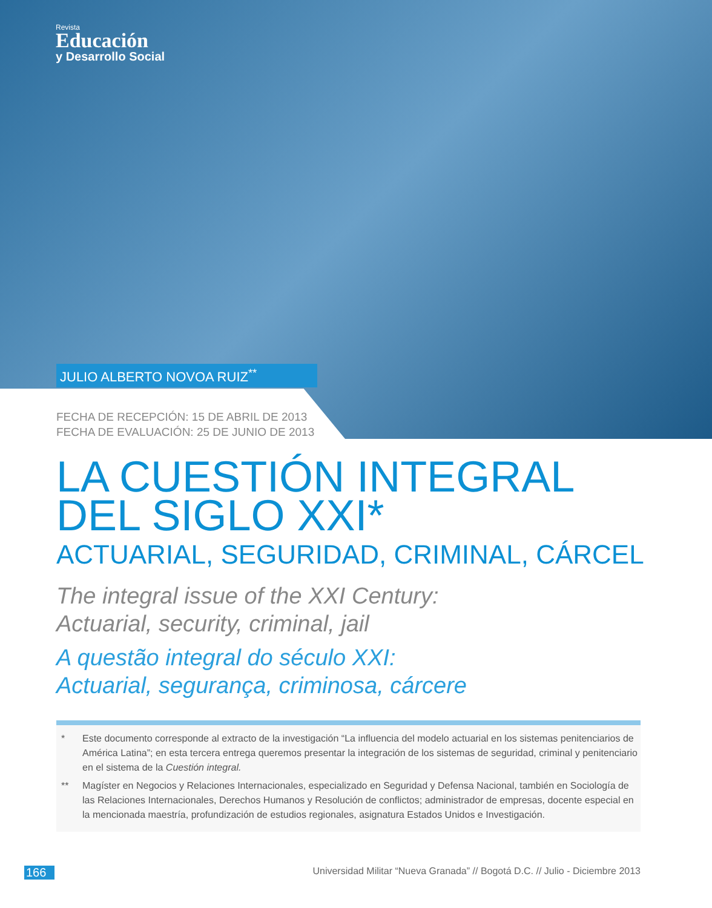Revista
Educación
y Desarrollo Social
JULIO ALBERTO NOVOA RUIZ<sup>**</sup>
FECHA DE RECEPCIÓN: 15 DE ABRIL DE 2013
FECHA DE EVALUACIÓN: 25 DE JUNIO DE 2013
LA CUESTIÓN INTEGRAL
DEL SIGLO XXI*
ACTUARIAL, SEGURIDAD, CRIMINAL, CÁRCEL
The integral issue of the XXI Century:
Actuarial, security, criminal, jail
A questão integral do século XXI:
Actuarial, segurança, criminosa, cárcere
* Este documento corresponde al extracto de la investigación “La influencia del modelo actuarial en los sistemas penitenciarios de América Latina”; en esta tercera entrega queremos presentar la integración de los sistemas de seguridad, criminal y penitenciario en el sistema de la Cuestión integral.
** Magíster en Negocios y Relaciones Internacionales, especializado en Seguridad y Defensa Nacional, también en Sociología de las Relaciones Internacionales, Derechos Humanos y Resolución de conflictos; administrador de empresas, docente especial en la mencionada maestría, profundización de estudios regionales, asignatura Estados Unidos e Investigación.
166 Universidad Militar “Nueva Granada” // Bogotá D.C. // Julio - Diciembre 2013